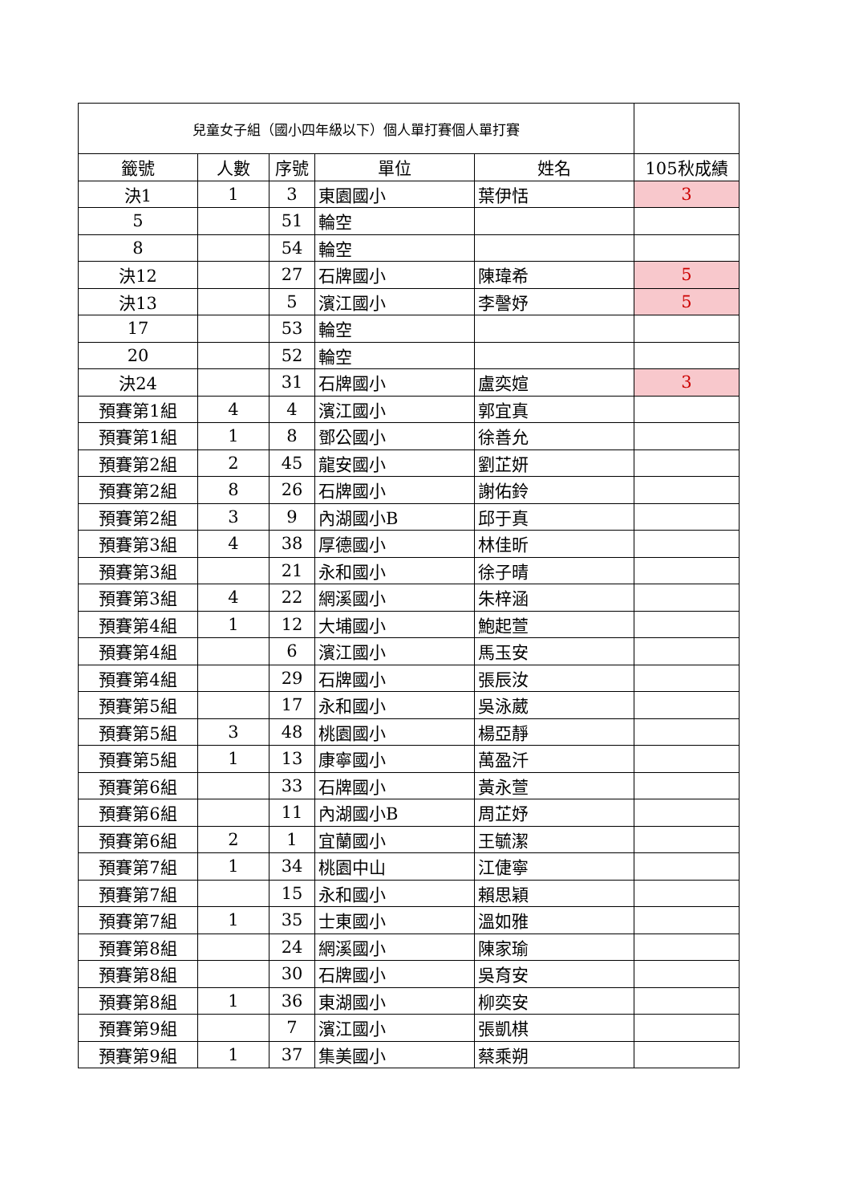| 兒童女子組（國小四年級以下）個人單打賽個人單打賽 | | | | | |
| 籤號 | 人數 | 序號 | 單位 | 姓名 | 105秋成績 |
| 決1 | 1 | 3 | 東園國小 | 葉伊恬 | 3 |
| 5 | | 51 | 輪空 | | |
| 8 | | 54 | 輪空 | | |
| 決12 | | 27 | 石牌國小 | 陳瑋希 | 5 |
| 決13 | | 5 | 濱江國小 | 李謦妤 | 5 |
| 17 | | 53 | 輪空 | | |
| 20 | | 52 | 輪空 | | |
| 決24 | | 31 | 石牌國小 | 盧奕媗 | 3 |
| 預賽第1組 | 4 | 4 | 濱江國小 | 郭宜真 | |
| 預賽第1組 | 1 | 8 | 鄧公國小 | 徐善允 | |
| 預賽第2組 | 2 | 45 | 龍安國小 | 劉芷妍 | |
| 預賽第2組 | 8 | 26 | 石牌國小 | 謝佑鈴 | |
| 預賽第2組 | 3 | 9 | 內湖國小B | 邱于真 | |
| 預賽第3組 | 4 | 38 | 厚德國小 | 林佳昕 | |
| 預賽第3組 | | 21 | 永和國小 | 徐子晴 | |
| 預賽第3組 | 4 | 22 | 網溪國小 | 朱梓涵 | |
| 預賽第4組 | 1 | 12 | 大埔國小 | 鮑起萱 | |
| 預賽第4組 | | 6 | 濱江國小 | 馬玉安 | |
| 預賽第4組 | | 29 | 石牌國小 | 張辰汝 | |
| 預賽第5組 | | 17 | 永和國小 | 吳泳葳 | |
| 預賽第5組 | 3 | 48 | 桃園國小 | 楊亞靜 | |
| 預賽第5組 | 1 | 13 | 康寧國小 | 萬盈汘 | |
| 預賽第6組 | | 33 | 石牌國小 | 黃永萱 | |
| 預賽第6組 | | 11 | 內湖國小B | 周芷妤 | |
| 預賽第6組 | 2 | 1 | 宜蘭國小 | 王毓潔 | |
| 預賽第7組 | 1 | 34 | 桃園中山 | 江倢寧 | |
| 預賽第7組 | | 15 | 永和國小 | 賴思穎 | |
| 預賽第7組 | 1 | 35 | 士東國小 | 溫如雅 | |
| 預賽第8組 | | 24 | 網溪國小 | 陳家瑜 | |
| 預賽第8組 | | 30 | 石牌國小 | 吳育安 | |
| 預賽第8組 | 1 | 36 | 東湖國小 | 柳奕安 | |
| 預賽第9組 | | 7 | 濱江國小 | 張凱棋 | |
| 預賽第9組 | 1 | 37 | 集美國小 | 蔡乘朔 | |